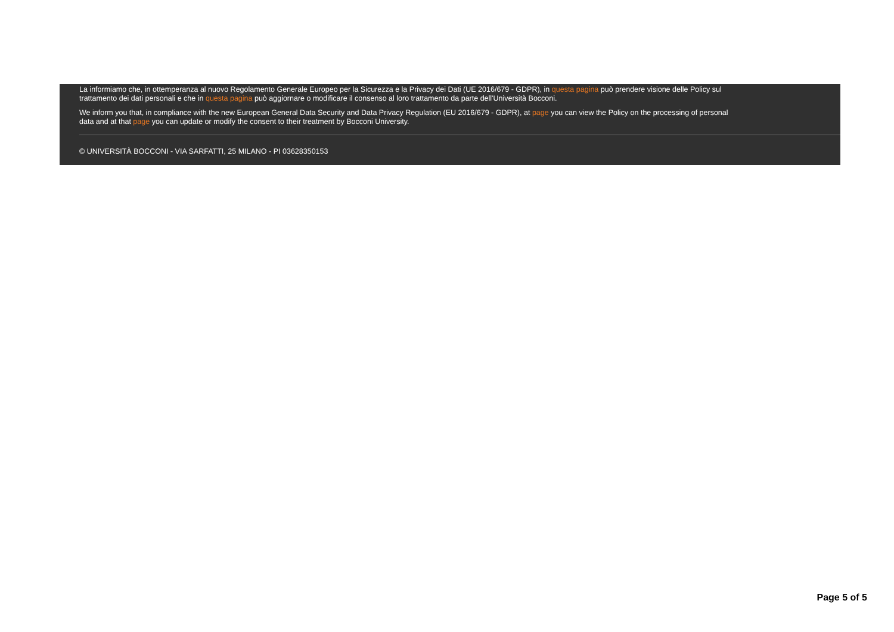La informiamo che, in ottemperanza al nuovo Regolamento Generale Europeo per la Sicurezza e la Privacy dei Dati (UE 2016/679 - GDPR), in questa pagina può prendere visione delle Policy sul
trattamento dei dati personali e che in questa pagina può aggiornare o modificare il consenso al loro trattamento da parte dell'Università Bocconi.
We inform you that, in compliance with the new European General Data Security and Data Privacy Regulation (EU 2016/679 - GDPR), at page you can view the Policy on the processing of personal
data and at that page you can update or modify the consent to their treatment by Bocconi University.
© UNIVERSITÀ BOCCONI - VIA SARFATTI, 25 MILANO - PI 03628350153
Page 5 of 5